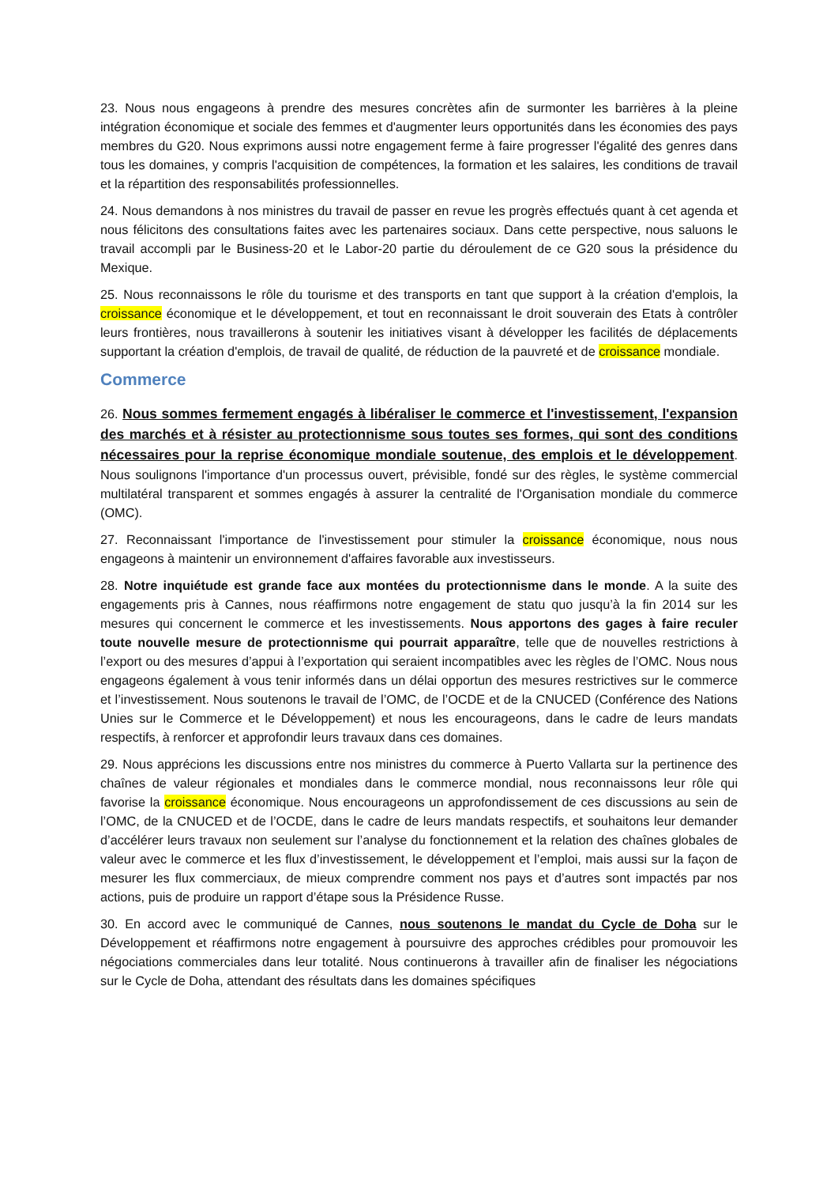23. Nous nous engageons à prendre des mesures concrètes afin de surmonter les barrières à la pleine intégration économique et sociale des femmes et d'augmenter leurs opportunités dans les économies des pays membres du G20. Nous exprimons aussi notre engagement ferme à faire progresser l'égalité des genres dans tous les domaines, y compris l'acquisition de compétences, la formation et les salaires, les conditions de travail et la répartition des responsabilités professionnelles.
24. Nous demandons à nos ministres du travail de passer en revue les progrès effectués quant à cet agenda et nous félicitons des consultations faites avec les partenaires sociaux. Dans cette perspective, nous saluons le travail accompli par le Business-20 et le Labor-20 partie du déroulement de ce G20 sous la présidence du Mexique.
25. Nous reconnaissons le rôle du tourisme et des transports en tant que support à la création d'emplois, la croissance économique et le développement, et tout en reconnaissant le droit souverain des Etats à contrôler leurs frontières, nous travaillerons à soutenir les initiatives visant à développer les facilités de déplacements supportant la création d'emplois, de travail de qualité, de réduction de la pauvreté et de croissance mondiale.
Commerce
26. Nous sommes fermement engagés à libéraliser le commerce et l'investissement, l'expansion des marchés et à résister au protectionnisme sous toutes ses formes, qui sont des conditions nécessaires pour la reprise économique mondiale soutenue, des emplois et le développement. Nous soulignons l'importance d'un processus ouvert, prévisible, fondé sur des règles, le système commercial multilatéral transparent et sommes engagés à assurer la centralité de l'Organisation mondiale du commerce (OMC).
27. Reconnaissant l'importance de l'investissement pour stimuler la croissance économique, nous nous engageons à maintenir un environnement d'affaires favorable aux investisseurs.
28. Notre inquiétude est grande face aux montées du protectionnisme dans le monde. A la suite des engagements pris à Cannes, nous réaffirmons notre engagement de statu quo jusqu’à la fin 2014 sur les mesures qui concernent le commerce et les investissements. Nous apportons des gages à faire reculer toute nouvelle mesure de protectionnisme qui pourrait apparaître, telle que de nouvelles restrictions à l’export ou des mesures d’appui à l’exportation qui seraient incompatibles avec les règles de l’OMC. Nous nous engageons également à vous tenir informés dans un délai opportun des mesures restrictives sur le commerce et l’investissement. Nous soutenons le travail de l’OMC, de l’OCDE et de la CNUCED (Conférence des Nations Unies sur le Commerce et le Développement) et nous les encourageons, dans le cadre de leurs mandats respectifs, à renforcer et approfondir leurs travaux dans ces domaines.
29. Nous apprécions les discussions entre nos ministres du commerce à Puerto Vallarta sur la pertinence des chaînes de valeur régionales et mondiales dans le commerce mondial, nous reconnaissons leur rôle qui favorise la croissance économique. Nous encourageons un approfondissement de ces discussions au sein de l’OMC, de la CNUCED et de l’OCDE, dans le cadre de leurs mandats respectifs, et souhaitons leur demander d’accélérer leurs travaux non seulement sur l’analyse du fonctionnement et la relation des chaînes globales de valeur avec le commerce et les flux d’investissement, le développement et l’emploi, mais aussi sur la façon de mesurer les flux commerciaux, de mieux comprendre comment nos pays et d’autres sont impactés par nos actions, puis de produire un rapport d’étape sous la Présidence Russe.
30. En accord avec le communiqué de Cannes, nous soutenons le mandat du Cycle de Doha sur le Développement et réaffirmons notre engagement à poursuivre des approches crédibles pour promouvoir les négociations commerciales dans leur totalité. Nous continuerons à travailler afin de finaliser les négociations sur le Cycle de Doha, attendant des résultats dans les domaines spécifiques